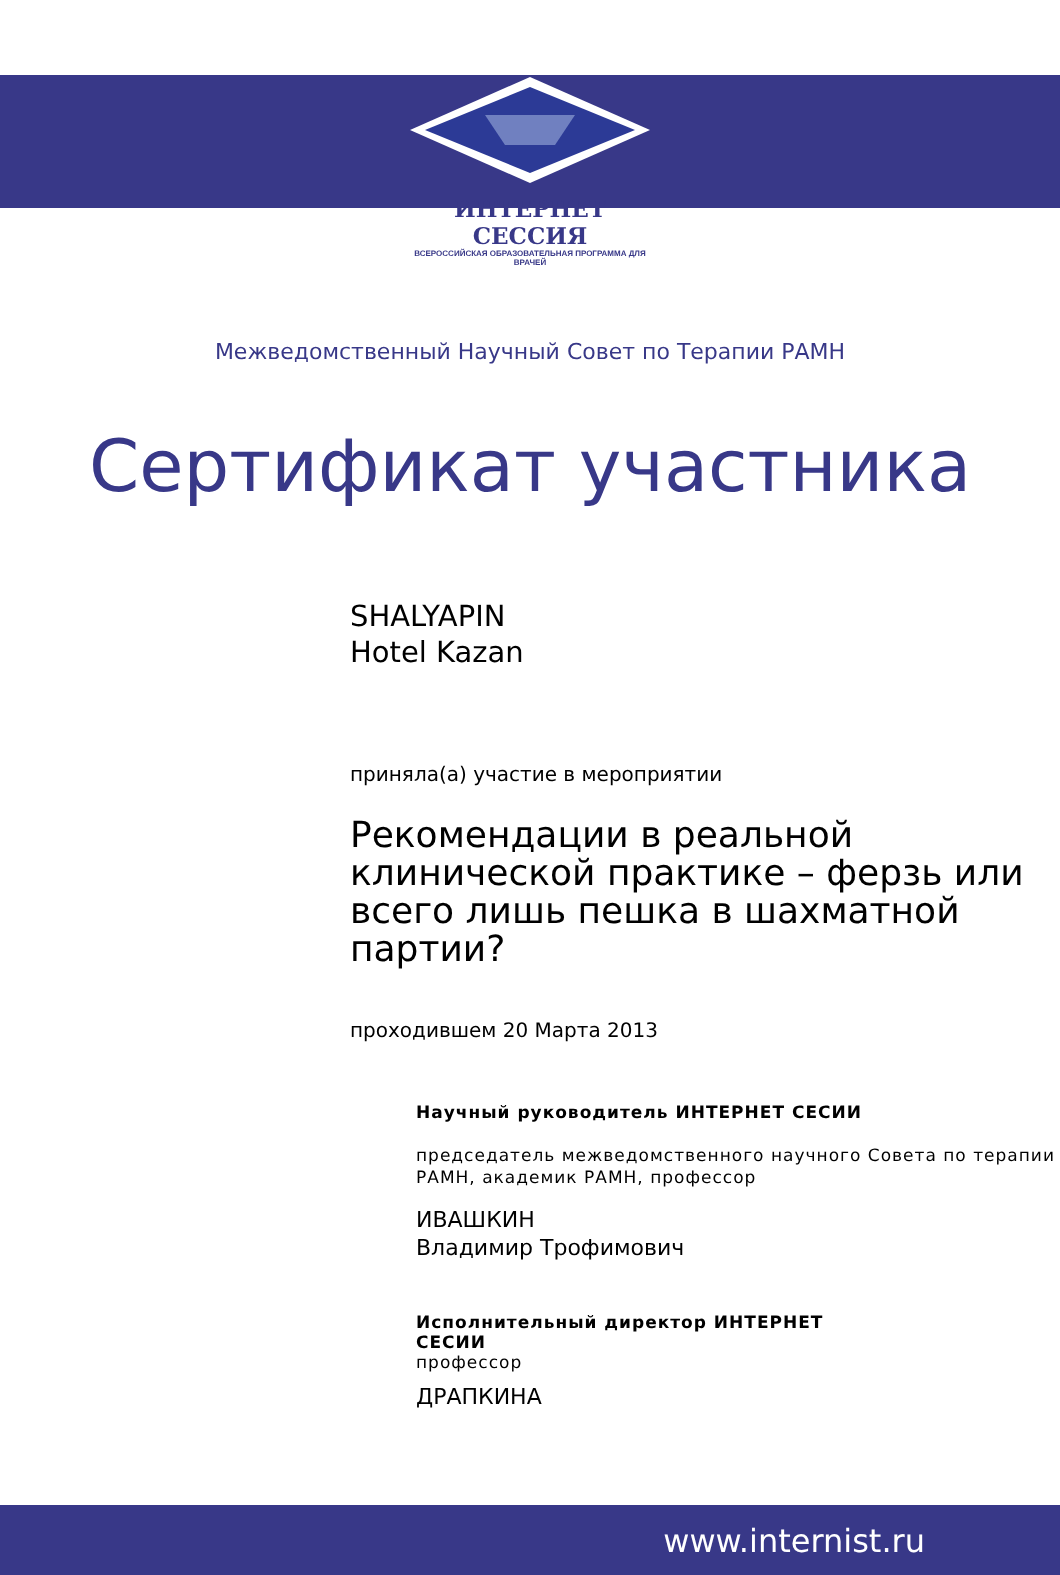ИНТЕРНЕТ СЕССИЯ
ВСЕРОССИЙСКАЯ ОБРАЗОВАТЕЛЬНАЯ ПРОГРАММА ДЛЯ ВРАЧЕЙ
Межведомственный Научный Совет по Терапии РАМН
Сертификат участника
SHALYAPIN
Hotel Kazan
приняла(а) участие в мероприятии
Рекомендации в реальной клинической практике – ферзь или всего лишь пешка в шахматной партии?
проходившем 20 Марта 2013
Научный руководитель ИНТЕРНЕТ СЕСИИ
председатель межведомственного научного Совета по терапии РАМН, академик РАМН, профессор
ИВАШКИН
Владимир Трофимович
Исполнительный директор ИНТЕРНЕТ СЕСИИ
профессор
ДРАПКИНА
www.internist.ru